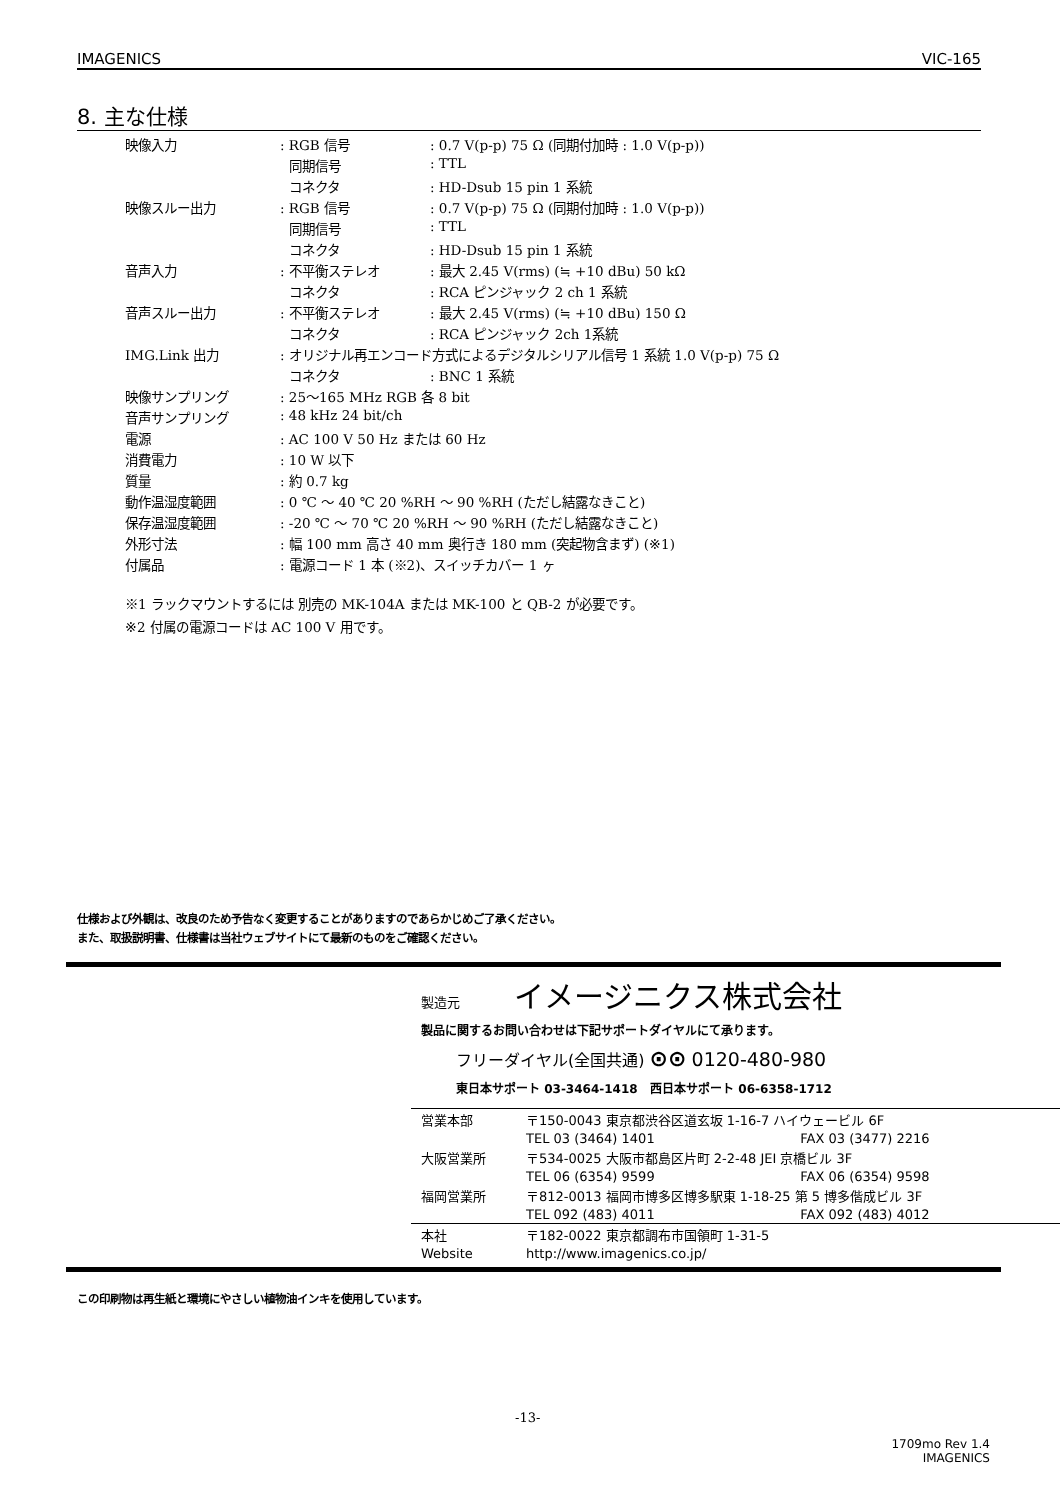IMAGENICS VIC-165
8. 主な仕様
| 映像入力 | : RGB 信号 | : 0.7 V(p-p) 75 Ω (同期付加時 : 1.0 V(p-p)) |
| | 同期信号 | : TTL |
| | コネクタ | : HD-Dsub 15 pin 1 系統 |
| 映像スルー出力 | : RGB 信号 | : 0.7 V(p-p) 75 Ω (同期付加時 : 1.0 V(p-p)) |
| | 同期信号 | : TTL |
| | コネクタ | : HD-Dsub 15 pin 1 系統 |
| 音声入力 | : 不平衡ステレオ | : 最大 2.45 V(rms) (≒ +10 dBu) 50 kΩ |
| | コネクタ | : RCA ピンジャック 2 ch 1 系統 |
| 音声スルー出力 | : 不平衡ステレオ | : 最大 2.45 V(rms) (≒ +10 dBu) 150 Ω |
| | コネクタ | : RCA ピンジャック 2ch 1系統 |
| IMG.Link 出力 | : オリジナル再エンコード方式によるデジタルシリアル信号 1 系統 1.0 V(p-p) 75 Ω | |
| | コネクタ | : BNC 1 系統 |
| 映像サンプリング | : 25～165 MHz RGB 各 8 bit | |
| 音声サンプリング | : 48 kHz 24 bit/ch | |
| 電源 | : AC 100 V 50 Hz または 60 Hz | |
| 消費電力 | : 10 W 以下 | |
| 質量 | : 約 0.7 kg | |
| 動作温湿度範囲 | : 0 ℃ ～ 40 ℃ 20 %RH ～ 90 %RH (ただし結露なきこと) | |
| 保存温湿度範囲 | : -20 ℃ ～ 70 ℃ 20 %RH ～ 90 %RH (ただし結露なきこと) | |
| 外形寸法 | : 幅 100 mm 高さ 40 mm 奥行き 180 mm (突起物含まず) (※1) | |
| 付属品 | : 電源コード 1 本 (※2)、スイッチカバー 1 ヶ | |
※1 ラックマウントするには 別売の MK-104A または MK-100 と QB-2 が必要です。
※2 付属の電源コードは AC 100 V 用です。
仕様および外観は、改良のため予告なく変更することがありますのであらかじめご了承ください。
また、取扱説明書、仕様書は当社ウェブサイトにて最新のものをご確認ください。
製造元 イメージニクス株式会社
製品に関するお問い合わせは下記サポートダイヤルにて承ります。
フリーダイヤル(全国共通) ⊙⊙ 0120-480-980
東日本サポート 03-3464-1418 西日本サポート 06-6358-1712
| 営業本部 | 〒150-0043 東京都渋谷区道玄坂 1-16-7 ハイウェービル 6F | |
| | TEL 03 (3464) 1401 | FAX 03 (3477) 2216 |
| 大阪営業所 | 〒534-0025 大阪市都島区片町 2-2-48 JEI 京橋ビル 3F | |
| | TEL 06 (6354) 9599 | FAX 06 (6354) 9598 |
| 福岡営業所 | 〒812-0013 福岡市博多区博多駅東 1-18-25 第 5 博多偕成ビル 3F | |
| | TEL 092 (483) 4011 | FAX 092 (483) 4012 |
| 本社 | 〒182-0022 東京都調布市国領町 1-31-5 | |
| Website | http://www.imagenics.co.jp/ | |
この印刷物は再生紙と環境にやさしい植物油インキを使用しています。
-13-
1709mo Rev 1.4
IMAGENICS